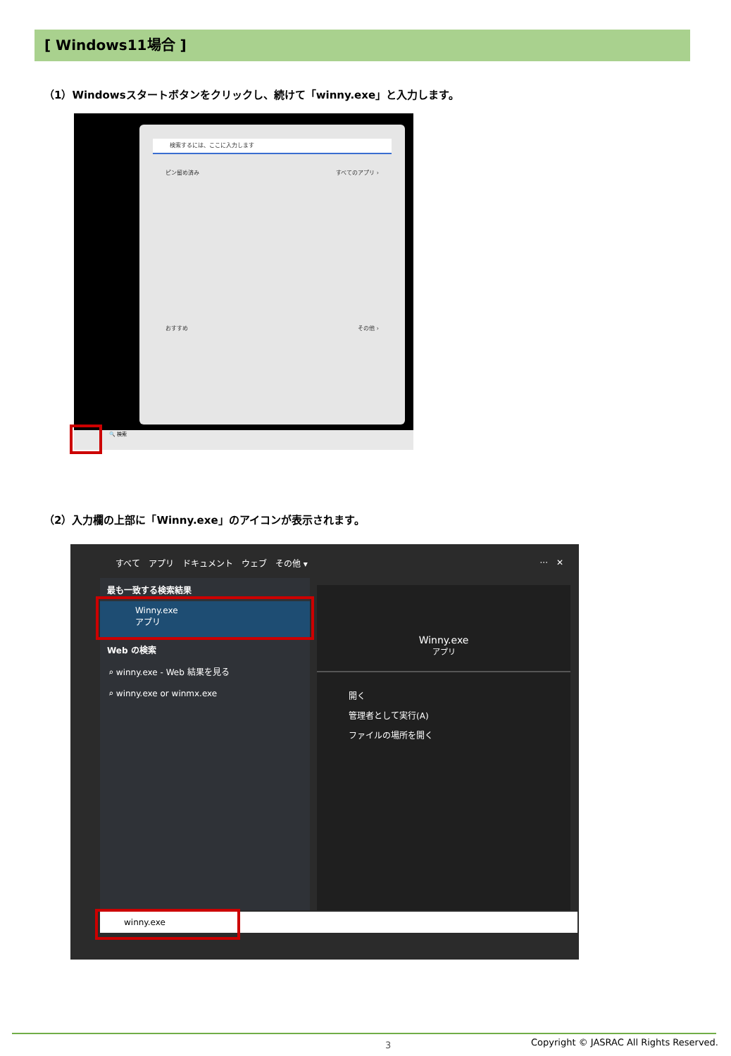[ Windows11場合 ]
（1）Windowsスタートボタンをクリックし、続けて「winny.exe」と入力します。
検索するには、ここに入力します
ピン留め済み すべてのアプリ ›
おすすめ その他 ›
🔍 検索
（2）入力欄の上部に「Winny.exe」のアイコンが表示されます。
すべて　アプリ　ドキュメント　ウェブ　その他 ▾
···　✕
最も一致する検索結果
Winny.exe
アプリ
Web の検索
⌕ winny.exe - Web 結果を見る
⌕ winny.exe or winmx.exe
Winny.exe
アプリ
開く
管理者として実行(A)
ファイルの場所を開く
winny.exe
3
Copyright © JASRAC All Rights Reserved.